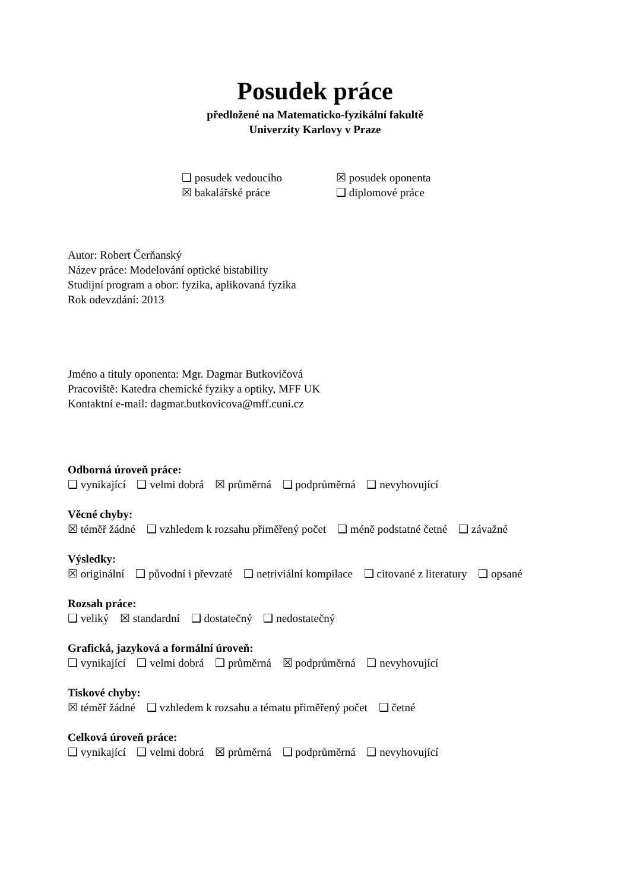Posudek práce
předložené na Matematicko-fyzikální fakultě
Univerzity Karlovy v Praze
❑ posudek vedoucího
☒ posudek oponenta
☒ bakalářské práce
❑ diplomové práce
Autor: Robert Čerňanský
Název práce: Modelování optické bistability
Studijní program a obor: fyzika, aplikovaná fyzika
Rok odevzdání: 2013
Jméno a tituly oponenta: Mgr. Dagmar Butkovičová
Pracoviště: Katedra chemické fyziky a optiky, MFF UK
Kontaktní e-mail: dagmar.butkovicova@mff.cuni.cz
Odborná úroveň práce:
❑ vynikající ❑ velmi dobrá ☒ průměrná ❑ podprůměrná ❑ nevyhovující
Věcné chyby:
☒ téměř žádné ❑ vzhledem k rozsahu přiměřený počet ❑ méně podstatné četné ❑ závažné
Výsledky:
☒ originální ❑ původní i převzaté ❑ netriviální kompilace ❑ citované z literatury ❑ opsané
Rozsah práce:
❑ veliký ☒ standardní ❑ dostatečný ❑ nedostatečný
Grafická, jazyková a formální úroveň:
❑ vynikající ❑ velmi dobrá ❑ průměrná ☒ podprůměrná ❑ nevyhovující
Tiskové chyby:
☒ téměř žádné ❑ vzhledem k rozsahu a tématu přiměřený počet ❑ četné
Celková úroveň práce:
❑ vynikající ❑ velmi dobrá ☒ průměrná ❑ podprůměrná ❑ nevyhovující